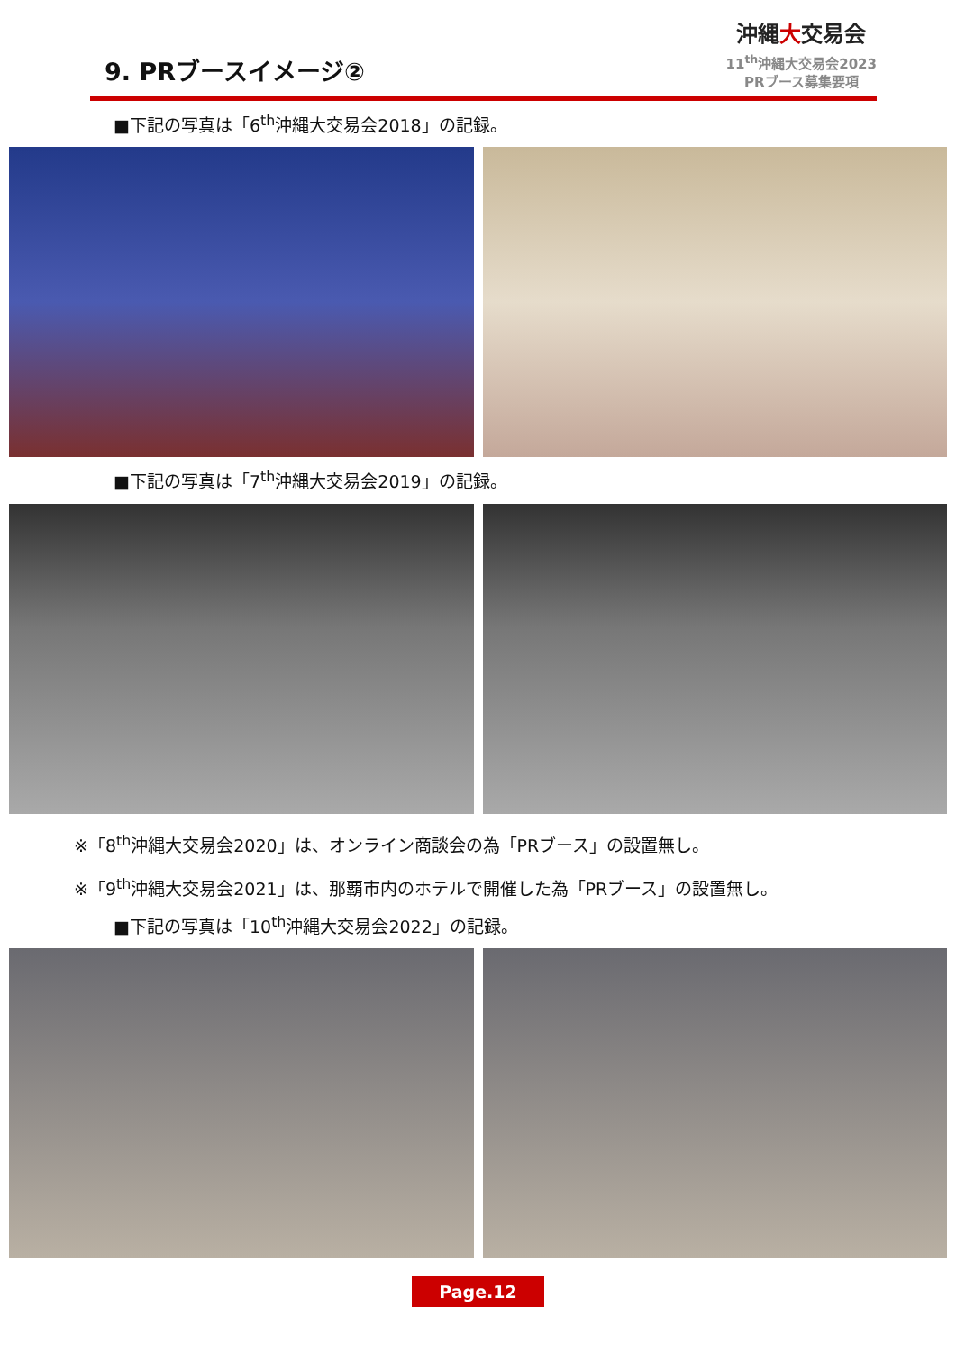9. PRブースイメージ②
沖縄大交易会
11<sup>th</sup>沖縄大交易会2023
PRブース募集要項
■下記の写真は「6<sup>th</sup>沖縄大交易会2018」の記録。
■下記の写真は「7<sup>th</sup>沖縄大交易会2019」の記録。
※「8<sup>th</sup>沖縄大交易会2020」は、オンライン商談会の為「PRブース」の設置無し。
※「9<sup>th</sup>沖縄大交易会2021」は、那覇市内のホテルで開催した為「PRブース」の設置無し。
■下記の写真は「10<sup>th</sup>沖縄大交易会2022」の記録。
Page.12